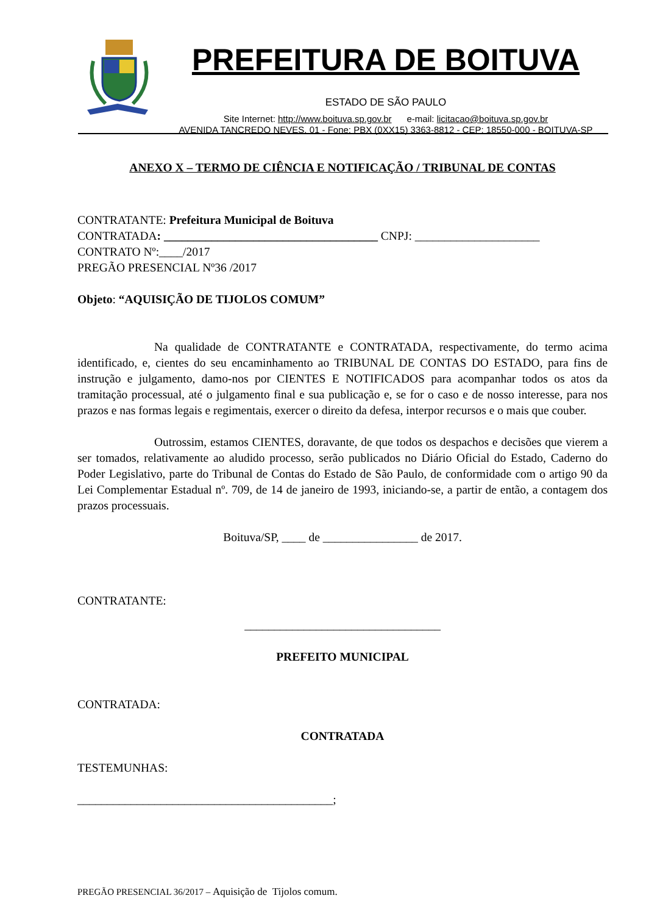PREFEITURA DE BOITUVA
ESTADO DE SÃO PAULO
Site Internet: http://www.boituva.sp.gov.br e-mail: licitacao@boituva.sp.gov.br
AVENIDA TANCREDO NEVES, 01 - Fone: PBX (0XX15) 3363-8812 - CEP: 18550-000 - BOITUVA-SP
ANEXO X – TERMO DE CIÊNCIA E NOTIFICAÇÃO / TRIBUNAL DE CONTAS
CONTRATANTE: Prefeitura Municipal de Boituva
CONTRATADA: ____________________________________ CNPJ: _____________________
CONTRATO Nº:____/2017
PREGÃO PRESENCIAL Nº36 /2017
Objeto: “AQUISIÇÃO DE TIJOLOS COMUM”
Na qualidade de CONTRATANTE e CONTRATADA, respectivamente, do termo acima identificado, e, cientes do seu encaminhamento ao TRIBUNAL DE CONTAS DO ESTADO, para fins de instrução e julgamento, damo-nos por CIENTES E NOTIFICADOS para acompanhar todos os atos da tramitação processual, até o julgamento final e sua publicação e, se for o caso e de nosso interesse, para nos prazos e nas formas legais e regimentais, exercer o direito da defesa, interpor recursos e o mais que couber.
Outrossim, estamos CIENTES, doravante, de que todos os despachos e decisões que vierem a ser tomados, relativamente ao aludido processo, serão publicados no Diário Oficial do Estado, Caderno do Poder Legislativo, parte do Tribunal de Contas do Estado de São Paulo, de conformidade com o artigo 90 da Lei Complementar Estadual nº. 709, de 14 de janeiro de 1993, iniciando-se, a partir de então, a contagem dos prazos processuais.
Boituva/SP, ____ de ________________ de 2017.
CONTRATANTE:
_________________________________
PREFEITO MUNICIPAL
CONTRATADA:
CONTRATADA
TESTEMUNHAS:
___________________________________________;
PREGÃO PRESENCIAL 36/2017 – Aquisição de Tijolos comum.